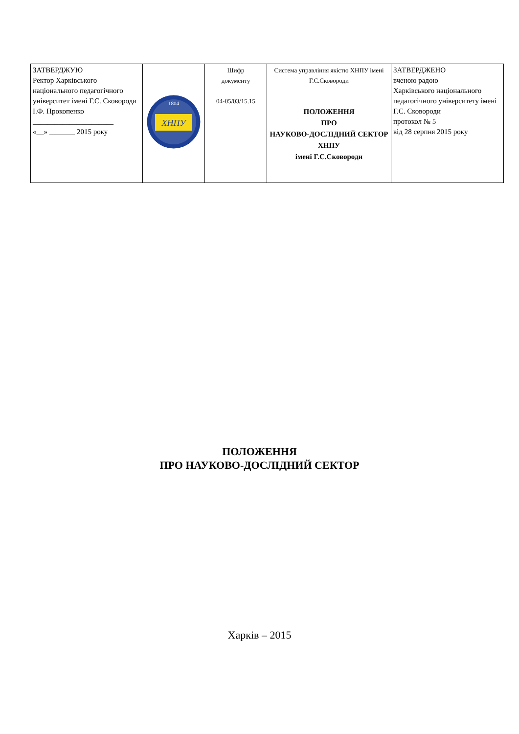| ЗАТВЕРДЖУЮ Ректор Харківського національного педагогічного університет імені Г.С. Сковороди І.Ф. Прокопенко ______________________ «__» _______ 2015 року | ХНПУ 1804 | Шифр документу 04-05/03/15.15 | Система управління якістю ХНПУ імені Г.С.Сковороди ПОЛОЖЕННЯ ПРО НАУКОВО-ДОСЛІДНИЙ СЕКТОР ХНПУ імені Г.С.Сковороди | ЗАТВЕРДЖЕНО вченою радою Харківського національного педагогічного університету імені Г.С. Сковороди протокол № 5 від 28 серпня 2015 року |
ПОЛОЖЕННЯ
ПРО НАУКОВО-ДОСЛІДНИЙ СЕКТОР
Харків – 2015